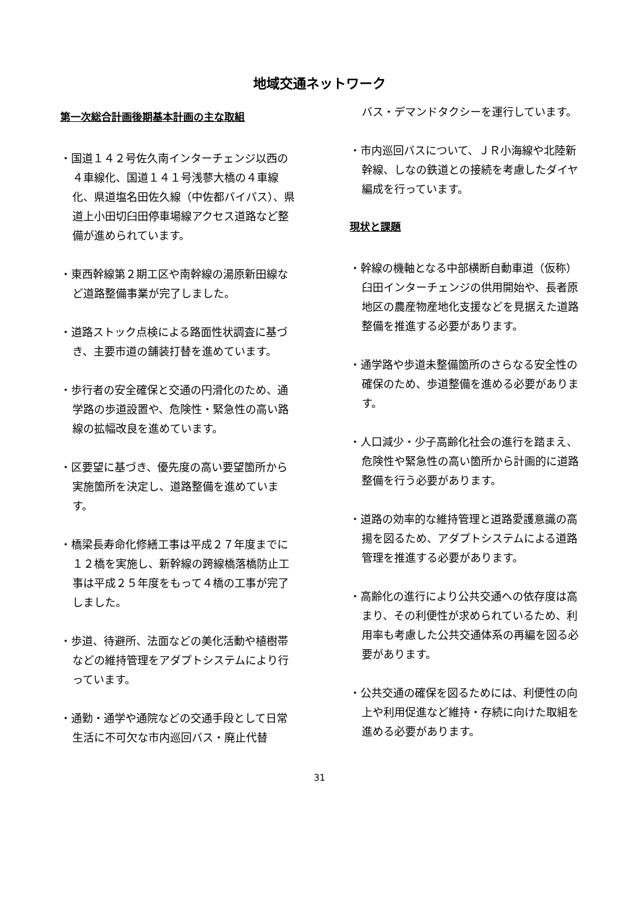地域交通ネットワーク
第一次総合計画後期基本計画の主な取組
・国道１４２号佐久南インターチェンジ以西の４車線化、国道１４１号浅蓼大橋の４車線化、県道塩名田佐久線（中佐都バイパス）、県道上小田切臼田停車場線アクセス道路など整備が進められています。
・東西幹線第２期工区や南幹線の湯原新田線など道路整備事業が完了しました。
・道路ストック点検による路面性状調査に基づき、主要市道の舗装打替を進めています。
・歩行者の安全確保と交通の円滑化のため、通学路の歩道設置や、危険性・緊急性の高い路線の拡幅改良を進めています。
・区要望に基づき、優先度の高い要望箇所から実施箇所を決定し、道路整備を進めています。
・橋梁長寿命化修繕工事は平成２７年度までに１２橋を実施し、新幹線の跨線橋落橋防止工事は平成２５年度をもって４橋の工事が完了しました。
・歩道、待避所、法面などの美化活動や植樹帯などの維持管理をアダプトシステムにより行っています。
・通勤・通学や通院などの交通手段として日常生活に不可欠な市内巡回バス・廃止代替
バス・デマンドタクシーを運行しています。
・市内巡回バスについて、ＪＲ小海線や北陸新幹線、しなの鉄道との接続を考慮したダイヤ編成を行っています。
現状と課題
・幹線の機軸となる中部横断自動車道（仮称）臼田インターチェンジの供用開始や、長者原地区の農産物産地化支援などを見据えた道路整備を推進する必要があります。
・通学路や歩道未整備箇所のさらなる安全性の確保のため、歩道整備を進める必要があります。
・人口減少・少子高齢化社会の進行を踏まえ、危険性や緊急性の高い箇所から計画的に道路整備を行う必要があります。
・道路の効率的な維持管理と道路愛護意識の高揚を図るため、アダプトシステムによる道路管理を推進する必要があります。
・高齢化の進行により公共交通への依存度は高まり、その利便性が求められているため、利用率も考慮した公共交通体系の再編を図る必要があります。
・公共交通の確保を図るためには、利便性の向上や利用促進など維持・存続に向けた取組を進める必要があります。
31